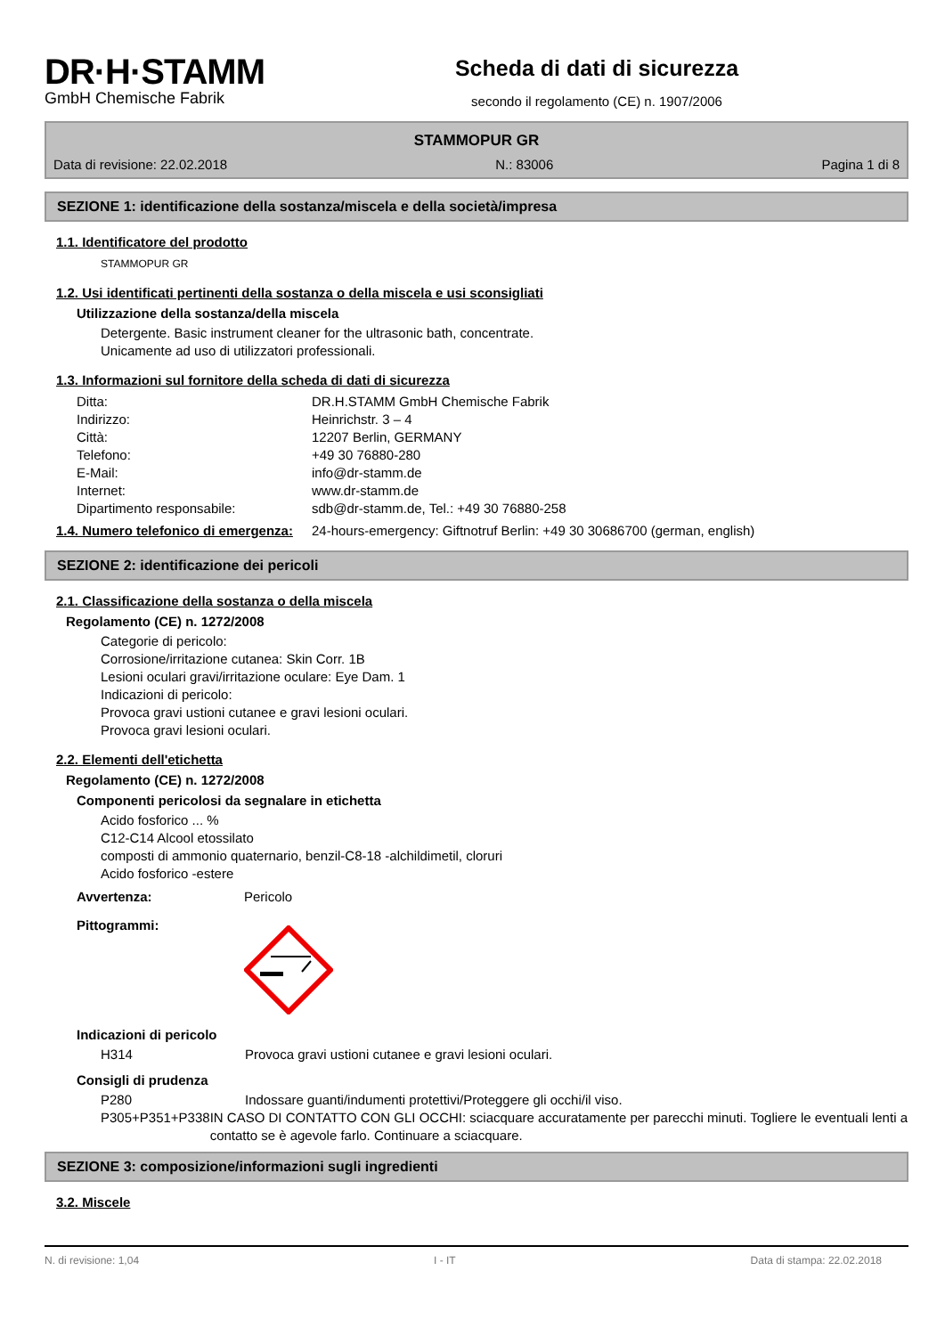DR·H·STAMM
GmbH Chemische Fabrik
Scheda di dati di sicurezza
secondo il regolamento (CE) n. 1907/2006
STAMMOPUR GR
Data di revisione: 22.02.2018 N.: 83006 Pagina 1 di 8
SEZIONE 1: identificazione della sostanza/miscela e della società/impresa
1.1. Identificatore del prodotto
STAMMOPUR GR
1.2. Usi identificati pertinenti della sostanza o della miscela e usi sconsigliati
Utilizzazione della sostanza/della miscela
Detergente. Basic instrument cleaner for the ultrasonic bath, concentrate.
Unicamente ad uso di utilizzatori professionali.
1.3. Informazioni sul fornitore della scheda di dati di sicurezza
Ditta: DR.H.STAMM GmbH Chemische Fabrik
Indirizzo: Heinrichstr. 3 – 4
Città: 12207 Berlin, GERMANY
Telefono: +49 30 76880-280
E-Mail: info@dr-stamm.de
Internet: www.dr-stamm.de
Dipartimento responsabile: sdb@dr-stamm.de, Tel.: +49 30 76880-258
1.4. Numero telefonico di emergenza: 24-hours-emergency: Giftnotruf Berlin: +49 30 30686700 (german, english)
SEZIONE 2: identificazione dei pericoli
2.1. Classificazione della sostanza o della miscela
Regolamento (CE) n. 1272/2008
Categorie di pericolo:
Corrosione/irritazione cutanea: Skin Corr. 1B
Lesioni oculari gravi/irritazione oculare: Eye Dam. 1
Indicazioni di pericolo:
Provoca gravi ustioni cutanee e gravi lesioni oculari.
Provoca gravi lesioni oculari.
2.2. Elementi dell'etichetta
Regolamento (CE) n. 1272/2008
Componenti pericolosi da segnalare in etichetta
Acido fosforico ... %
C12-C14 Alcool etossilato
composti di ammonio quaternario, benzil-C8-18 -alchildimetil, cloruri
Acido fosforico -estere
Avvertenza: Pericolo
Pittogrammi:
Indicazioni di pericolo
H314 Provoca gravi ustioni cutanee e gravi lesioni oculari.
Consigli di prudenza
P280 Indossare guanti/indumenti protettivi/Proteggere gli occhi/il viso.
P305+P351+P338 IN CASO DI CONTATTO CON GLI OCCHI: sciacquare accuratamente per parecchi minuti. Togliere le eventuali lenti a contatto se è agevole farlo. Continuare a sciacquare.
SEZIONE 3: composizione/informazioni sugli ingredienti
3.2. Miscele
N. di revisione: 1,04 I - IT Data di stampa: 22.02.2018